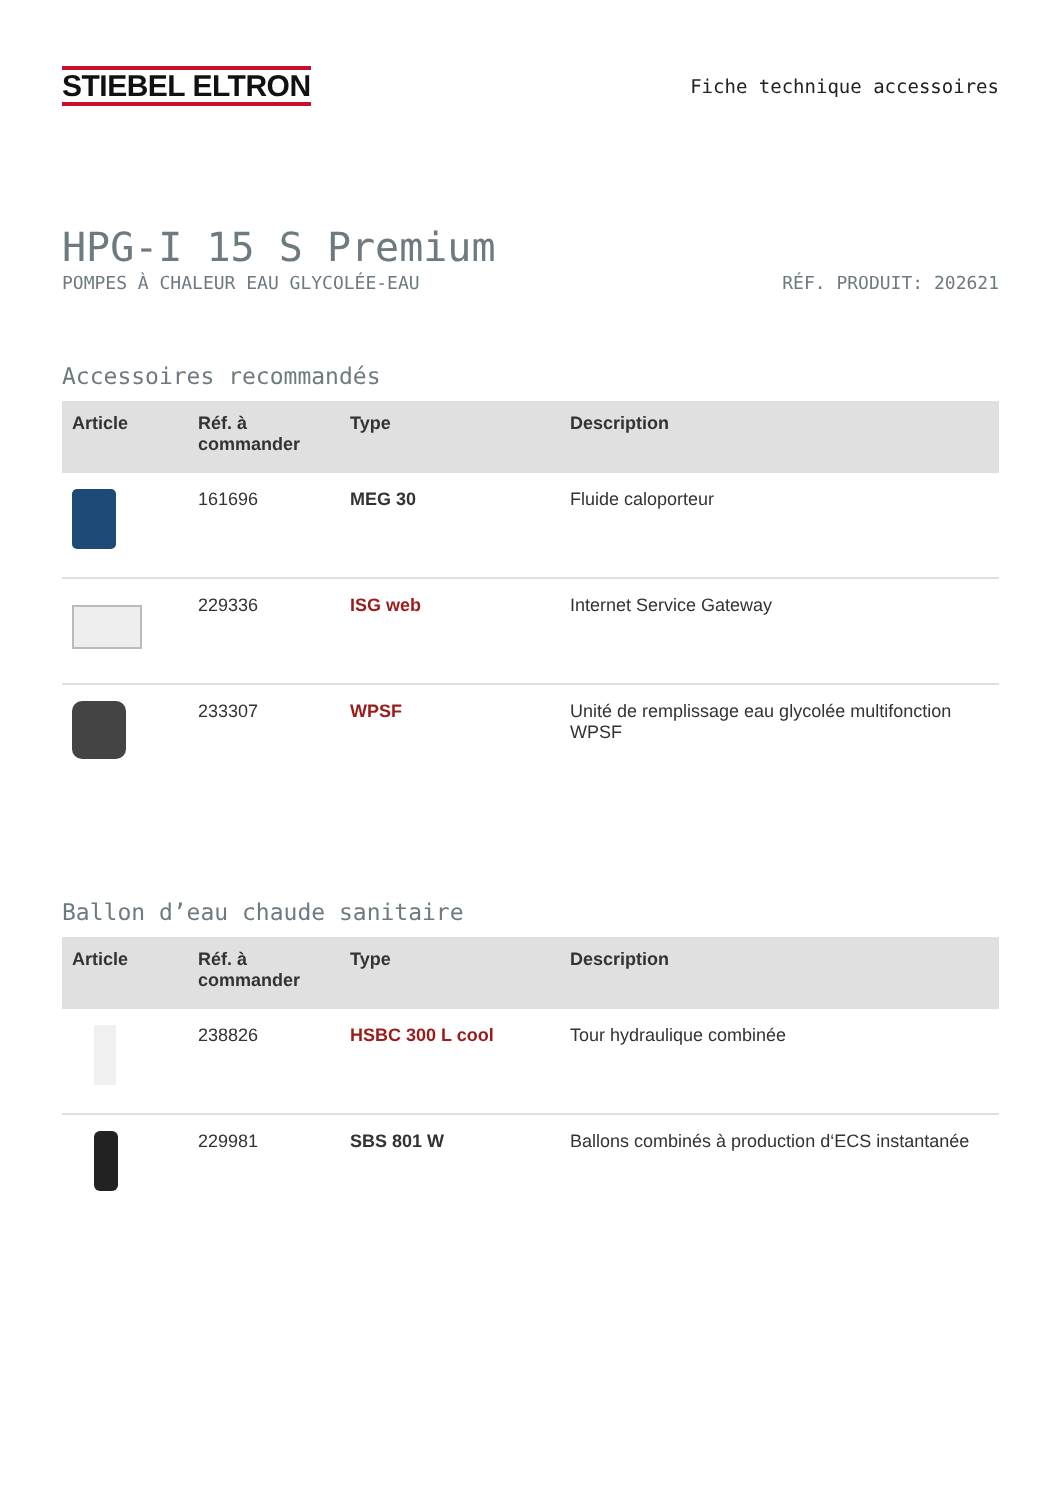STIEBEL ELTRON
Fiche technique accessoires
HPG-I 15 S Premium
POMPES À CHALEUR EAU GLYCOLÉE-EAU RÉF. PRODUIT: 202621
Accessoires recommandés
| Article | Réf. à commander | Type | Description |
| --- | --- | --- | --- |
| | 161696 | MEG 30 | Fluide caloporteur |
| | 229336 | ISG web | Internet Service Gateway |
| | 233307 | WPSF | Unité de remplissage eau glycolée multifonction WPSF |
Ballon d’eau chaude sanitaire
| Article | Réf. à commander | Type | Description |
| --- | --- | --- | --- |
| | 238826 | HSBC 300 L cool | Tour hydraulique combinée |
| | 229981 | SBS 801 W | Ballons combinés à production d‘ECS instantanée |